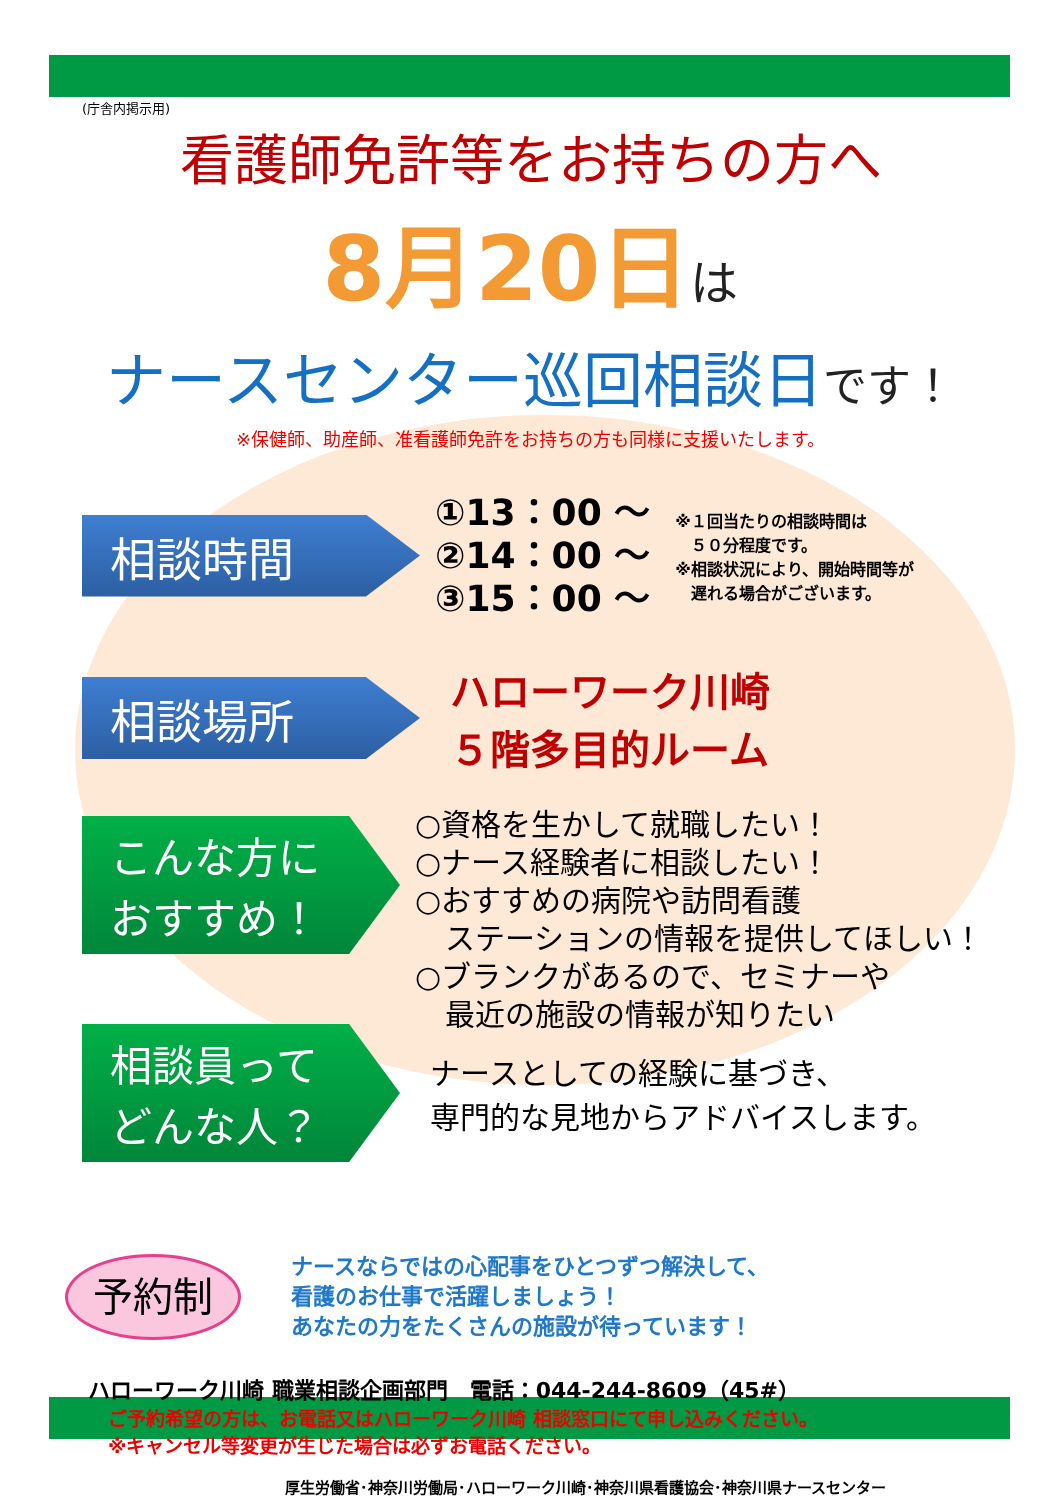(庁舎内掲示用)
看護師免許等をお持ちの方へ
8月20日は
ナースセンター巡回相談日です！
※保健師、助産師、准看護師免許をお持ちの方も同様に支援いたします。
相談時間
①13：00 ～
②14：00 ～
③15：00 ～
※１回当たりの相談時間は
　５０分程度です。
※相談状況により、開始時間等が
　遅れる場合がございます。
相談場所
ハローワーク川崎
５階多目的ルーム
こんな方に
おすすめ！
○資格を生かして就職したい！
○ナース経験者に相談したい！
○おすすめの病院や訪問看護
　ステーションの情報を提供してほしい！
○ブランクがあるので、セミナーや
　最近の施設の情報が知りたい
相談員って
どんな人？
ナースとしての経験に基づき、
専門的な見地からアドバイスします。
予約制
ナースならではの心配事をひとつずつ解決して、
看護のお仕事で活躍しましょう！
あなたの力をたくさんの施設が待っています！
ハローワーク川崎 職業相談企画部門　電話：044-244-8609（45#）
ご予約希望の方は、お電話又はハローワーク川崎 相談窓口にて申し込みください。
※キャンセル等変更が生じた場合は必ずお電話ください。
厚生労働省･神奈川労働局･ハローワーク川崎･神奈川県看護協会･神奈川県ナースセンター